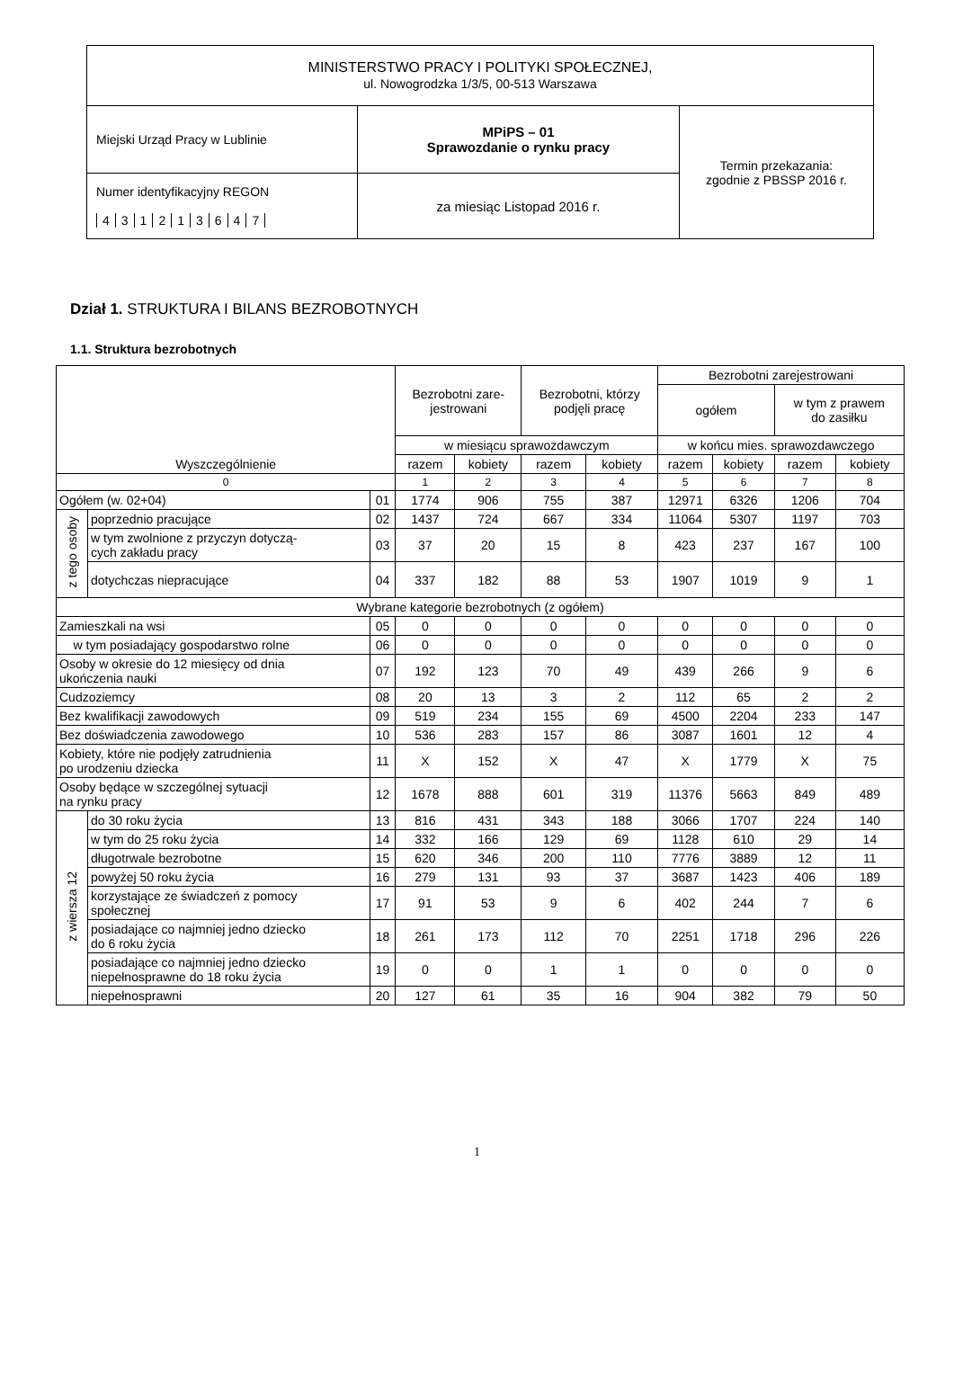| MINISTERSTWO PRACY I POLITYKI SPOŁECZNEJ, ul. Nowogrodzka 1/3/5, 00-513 Warszawa | | |
| Miejski Urząd Pracy w Lublinie | MPiPS – 01 Sprawozdanie o rynku pracy | Termin przekazania: zgodnie z PBSSP 2016 r. |
| Numer identyfikacyjny REGON 4 3 1 2 1 3 6 4 7 | za miesiąc Listopad 2016 r. | |
Dział 1. STRUKTURA I BILANS BEZROBOTNYCH
1.1. Struktura bezrobotnych
| Wyszczególnienie | | | Bezrobotni zare- jestrowani | | Bezrobotni, którzy podjęli pracę | | Bezrobotni zarejestrowani | | | |
| --- | --- | --- | --- | --- | --- | --- | --- | --- | --- | --- |
| | | | | | | | ogółem | | w tym z prawem do zasiłku | |
| | | | w miesiącu sprawozdawczym | | | | w końcu mies. sprawozdawczego | | | |
| | | | razem | kobiety | razem | kobiety | razem | kobiety | razem | kobiety |
| 0 | | | 1 | 2 | 3 | 4 | 5 | 6 | 7 | 8 |
| Ogółem (w. 02+04) | | 01 | 1774 | 906 | 755 | 387 | 12971 | 6326 | 1206 | 704 |
| z tego osoby | poprzednio pracujące | 02 | 1437 | 724 | 667 | 334 | 11064 | 5307 | 1197 | 703 |
| | w tym zwolnione z przyczyn dotyczą- cych zakładu pracy | 03 | 37 | 20 | 15 | 8 | 423 | 237 | 167 | 100 |
| | dotychczas niepracujące | 04 | 337 | 182 | 88 | 53 | 1907 | 1019 | 9 | 1 |
| Wybrane kategorie bezrobotnych (z ogółem) | | | | | | | | | | |
| Zamieszkali na wsi | | 05 | 0 | 0 | 0 | 0 | 0 | 0 | 0 | 0 |
| w tym posiadający gospodarstwo rolne | | 06 | 0 | 0 | 0 | 0 | 0 | 0 | 0 | 0 |
| Osoby w okresie do 12 miesięcy od dnia ukończenia nauki | | 07 | 192 | 123 | 70 | 49 | 439 | 266 | 9 | 6 |
| Cudzoziemcy | | 08 | 20 | 13 | 3 | 2 | 112 | 65 | 2 | 2 |
| Bez kwalifikacji zawodowych | | 09 | 519 | 234 | 155 | 69 | 4500 | 2204 | 233 | 147 |
| Bez doświadczenia zawodowego | | 10 | 536 | 283 | 157 | 86 | 3087 | 1601 | 12 | 4 |
| Kobiety, które nie podjęły zatrudnienia po urodzeniu dziecka | | 11 | X | 152 | X | 47 | X | 1779 | X | 75 |
| Osoby będące w szczególnej sytuacji na rynku pracy | | 12 | 1678 | 888 | 601 | 319 | 11376 | 5663 | 849 | 489 |
| z wiersza 12 | do 30 roku życia | 13 | 816 | 431 | 343 | 188 | 3066 | 1707 | 224 | 140 |
| | w tym do 25 roku życia | 14 | 332 | 166 | 129 | 69 | 1128 | 610 | 29 | 14 |
| | długotrwale bezrobotne | 15 | 620 | 346 | 200 | 110 | 7776 | 3889 | 12 | 11 |
| | powyżej 50 roku życia | 16 | 279 | 131 | 93 | 37 | 3687 | 1423 | 406 | 189 |
| | korzystające ze świadczeń z pomocy społecznej | 17 | 91 | 53 | 9 | 6 | 402 | 244 | 7 | 6 |
| | posiadające co najmniej jedno dziecko do 6 roku życia | 18 | 261 | 173 | 112 | 70 | 2251 | 1718 | 296 | 226 |
| | posiadające co najmniej jedno dziecko niepełnosprawne do 18 roku życia | 19 | 0 | 0 | 1 | 1 | 0 | 0 | 0 | 0 |
| | niepełnosprawni | 20 | 127 | 61 | 35 | 16 | 904 | 382 | 79 | 50 |
1